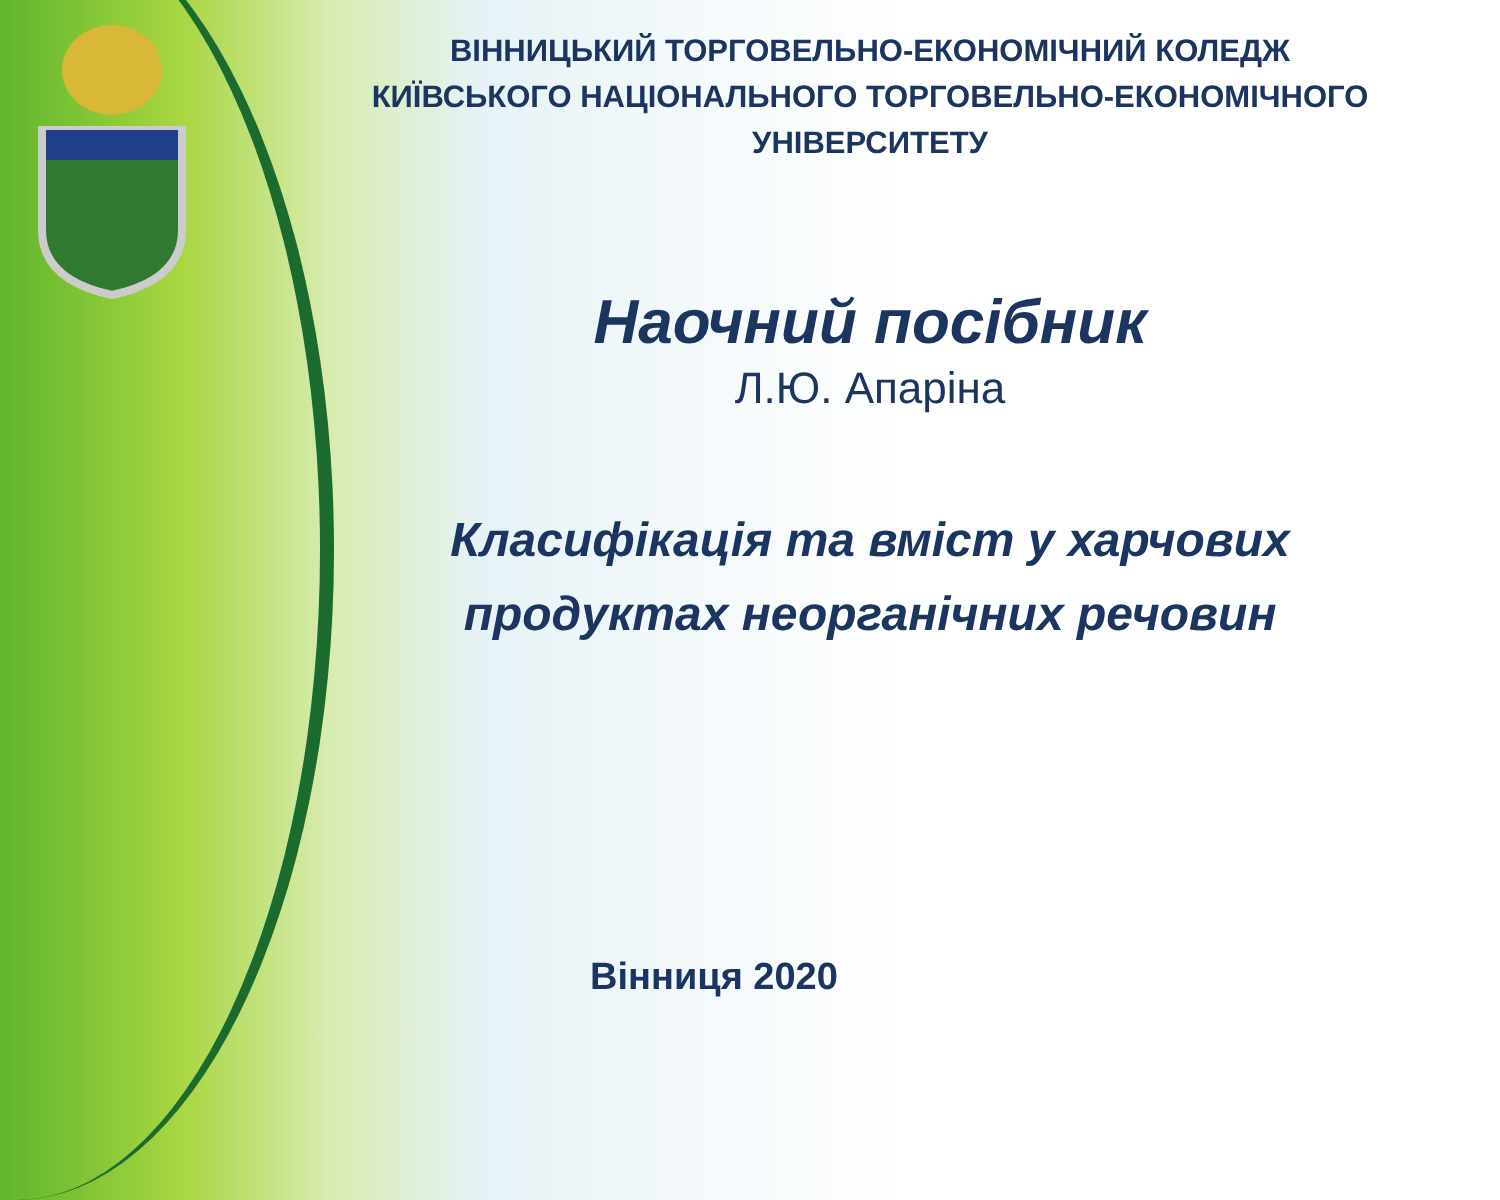ВІННИЦЬКИЙ ТОРГОВЕЛЬНО-ЕКОНОМІЧНИЙ КОЛЕДЖ
КИЇВСЬКОГО НАЦІОНАЛЬНОГО ТОРГОВЕЛЬНО-ЕКОНОМІЧНОГО
УНІВЕРСИТЕТУ
Наочний посібник
Л.Ю. Апаріна
Класифікація та вміст у харчових
продуктах неорганічних речовин
Вінниця 2020